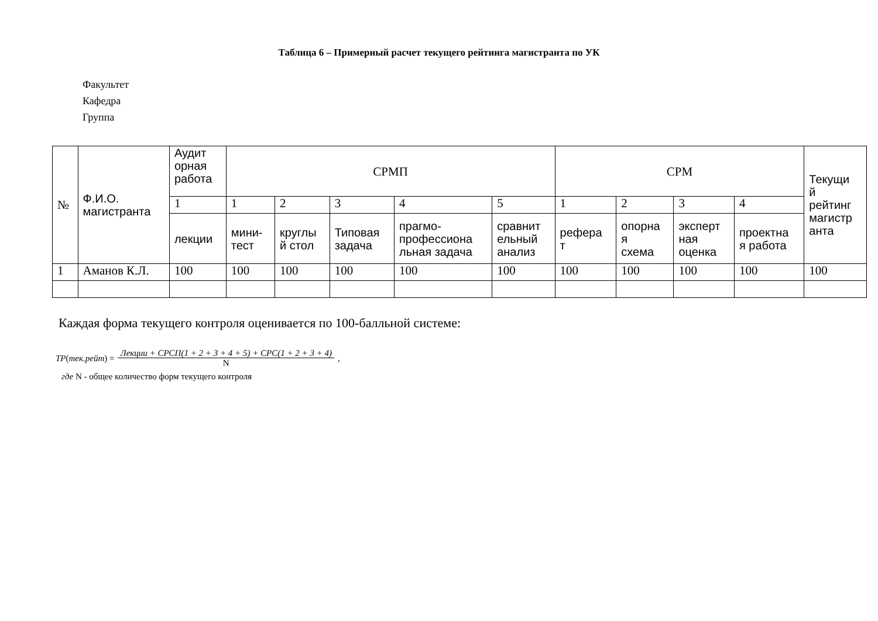Таблица 6 – Примерный расчет текущего рейтинга магистранта по УК
Факультет
Кафедра
Группа
| № | Ф.И.О. магистранта | Аудит орная работа | СРМП | | | | | СРМ | | | | Текущи й рейтинг магистр анта |
| --- | --- | --- | --- | --- | --- | --- | --- | --- | --- | --- | --- | --- |
| | | 1 | 1 | 2 | 3 | 4 | 5 | 1 | 2 | 3 | 4 | |
| | | лекции | мини- тест | круглы й стол | Типовая задача | прагмо- профессиона льная задача | сравнит ельный анализ | рефера т | опорна я схема | эксперт ная оценка | проектна я работа | |
| 1 | Аманов К.Л. | 100 | 100 | 100 | 100 | 100 | 100 | 100 | 100 | 100 | 100 | 100 |
Каждая форма текущего контроля оценивается по 100-балльной системе:
ТР(тек.рейт) = Лекции + СРСП(1 + 2 + 3 + 4 + 5) + СРС(1 + 2 + 3 + 4)
N,
где N - общее количество форм текущего контроля